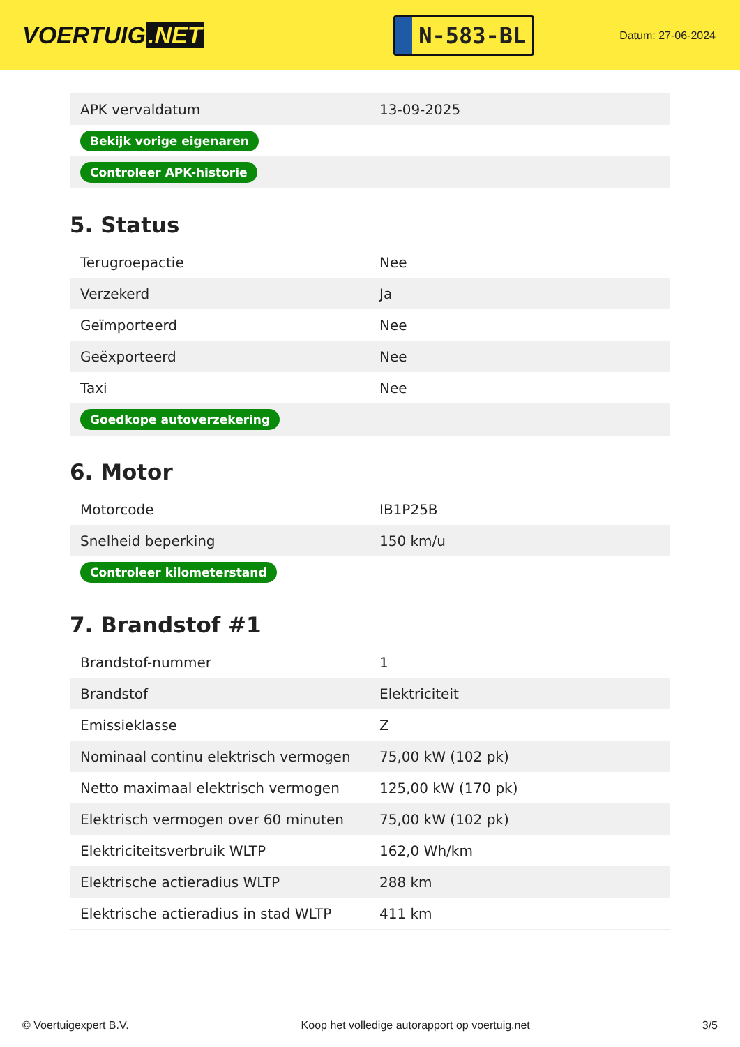VOERTUIG.NET
N-583-BL
Datum: 27-06-2024
| APK vervaldatum | 13-09-2025 |
| Bekijk vorige eigenaren | |
| Controleer APK-historie | |
5. Status
| Terugroepactie | Nee |
| Verzekerd | Ja |
| Geïmporteerd | Nee |
| Geëxporteerd | Nee |
| Taxi | Nee |
| Goedkope autoverzekering | |
6. Motor
| Motorcode | IB1P25B |
| Snelheid beperking | 150 km/u |
| Controleer kilometerstand | |
7. Brandstof #1
| Brandstof-nummer | 1 |
| Brandstof | Elektriciteit |
| Emissieklasse | Z |
| Nominaal continu elektrisch vermogen | 75,00 kW (102 pk) |
| Netto maximaal elektrisch vermogen | 125,00 kW (170 pk) |
| Elektrisch vermogen over 60 minuten | 75,00 kW (102 pk) |
| Elektriciteitsverbruik WLTP | 162,0 Wh/km |
| Elektrische actieradius WLTP | 288 km |
| Elektrische actieradius in stad WLTP | 411 km |
© Voertuigexpert B.V. Koop het volledige autorapport op voertuig.net 3/5